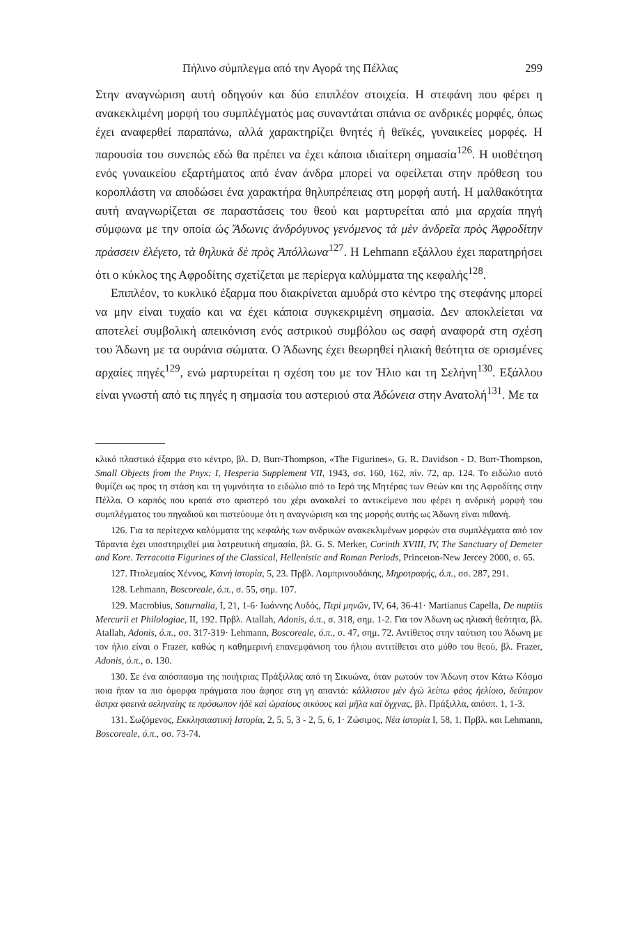Πήλινο σύμπλεγμα από την Αγορά της Πέλλας 299
Στην αναγνώριση αυτή οδηγούν και δύο επιπλέον στοιχεία. Η στεφάνη που φέρει η ανακεκλιμένη μορφή του συμπλέγματός μας συναντάται σπάνια σε ανδρικές μορφές, όπως έχει αναφερθεί παραπάνω, αλλά χαρακτηρίζει θνητές ή θεϊκές, γυναικείες μορφές. Η παρουσία του συνεπώς εδώ θα πρέπει να έχει κάποια ιδιαίτερη σημασία<sup>126</sup>. Η υιοθέτηση ενός γυναικείου εξαρτήματος από έναν άνδρα μπορεί να οφείλεται στην πρόθεση του κοροπλάστη να αποδώσει ένα χαρακτήρα θηλυπρέπειας στη μορφή αυτή. Η μαλθακότητα αυτή αναγνωρίζεται σε παραστάσεις του θεού και μαρτυρείται από μια αρχαία πηγή σύμφωνα με την οποία ὡς Ἄδωνις ἀνδρόγυνος γενόμενος τὰ μὲν ἀνδρεῖα πρὸς Ἀφροδίτην πράσσειν ἐλέγετο, τὰ θηλυκὰ δὲ πρὸς Ἀπόλλωνα<sup>127</sup>. Η Lehmann εξάλλου έχει παρατηρήσει ότι ο κύκλος της Αφροδίτης σχετίζεται με περίεργα καλύμματα της κεφαλής<sup>128</sup>.
Επιπλέον, το κυκλικό έξαρμα που διακρίνεται αμυδρά στο κέντρο της στεφάνης μπορεί να μην είναι τυχαίο και να έχει κάποια συγκεκριμένη σημασία. Δεν αποκλείεται να αποτελεί συμβολική απεικόνιση ενός αστρικού συμβόλου ως σαφή αναφορά στη σχέση του Άδωνη με τα ουράνια σώματα. Ο Άδωνης έχει θεωρηθεί ηλιακή θεότητα σε ορισμένες αρχαίες πηγές<sup>129</sup>, ενώ μαρτυρείται η σχέση του με τον Ήλιο και τη Σελήνη<sup>130</sup>. Εξάλλου είναι γνωστή από τις πηγές η σημασία του αστεριού στα Ἀδώνεια στην Ανατολή<sup>131</sup>. Με τα
κλικό πλαστικό έξαρμα στο κέντρο, βλ. D. Burr-Thompson, «The Figurines», G. R. Davidson - D. Burr-Thompson, Small Objects from the Pnyx: I, Hesperia Supplement VII, 1943, σσ. 160, 162, πίν. 72, αρ. 124. Το ειδώλιο αυτό θυμίζει ως προς τη στάση και τη γυμνότητα το ειδώλιο από το Ιερό της Μητέρας των Θεών και της Αφροδίτης στην Πέλλα. Ο καρπός που κρατά στο αριστερό του χέρι ανακαλεί το αντικείμενο που φέρει η ανδρική μορφή του συμπλέγματος του πηγαδιού και πιστεύουμε ότι η αναγνώριση και της μορφής αυτής ως Άδωνη είναι πιθανή.
126. Για τα περίτεχνα καλύμματα της κεφαλής των ανδρικών ανακεκλιμένων μορφών στα συμπλέγματα από τον Τάραντα έχει υποστηριχθεί μια λατρευτική σημασία, βλ. G. S. Merker, Corinth XVIII, IV, The Sanctuary of Demeter and Kore. Terracotta Figurines of the Classical, Hellenistic and Roman Periods, Princeton-New Jercey 2000, σ. 65.
127. Πτολεμαίος Χέννος, Καινὴ ἱστορία, 5, 23. Πρβλ. Λαμπρινουδάκης, Μηροτραφής, ό.π., σσ. 287, 291.
128. Lehmann, Boscoreale, ό.π., σ. 55, σημ. 107.
129. Macrobius, Saturnalia, I, 21, 1-6· Ιωάννης Λυδός, Περὶ μηνῶν, IV, 64, 36-41· Martianus Capella, De nuptiis Mercurii et Philologiae, II, 192. Πρβλ. Atallah, Adonis, ό.π., σ. 318, σημ. 1-2. Για τον Άδωνη ως ηλιακή θεότητα, βλ. Atallah, Adonis, ό.π., σσ. 317-319· Lehmann, Boscoreale, ό.π., σ. 47, σημ. 72. Αντίθετος στην ταύτιση του Άδωνη με τον ήλιο είναι ο Frazer, καθώς η καθημερινή επανεμφάνιση του ήλιου αντιτίθεται στο μύθο του θεού, βλ. Frazer, Adonis, ό.π., σ. 130.
130. Σε ένα απόσπασμα της ποιήτριας Πράξιλλας από τη Σικυώνα, όταν ρωτούν τον Άδωνη στον Κάτω Κόσμο ποια ήταν τα πιο όμορφα πράγματα που άφησε στη γη απαντά: κάλλιστον μὲν ἐγὼ λείπω φάος ἠελίοιο, δεύτερον ἄστρα φαεινὰ σεληναίης τε πρόσωπον ἠδὲ καὶ ὡραίους σικύους καὶ μῆλα καὶ ὄγχνας, βλ. Πράξιλλα, απόσπ. 1, 1-3.
131. Σωζόμενος, Εκκλησιαστική Ιστορία, 2, 5, 5, 3 - 2, 5, 6, 1· Ζώσιμος, Νέα ἱστορία I, 58, 1. Πρβλ. και Lehmann, Boscoreale, ό.π., σσ. 73-74.